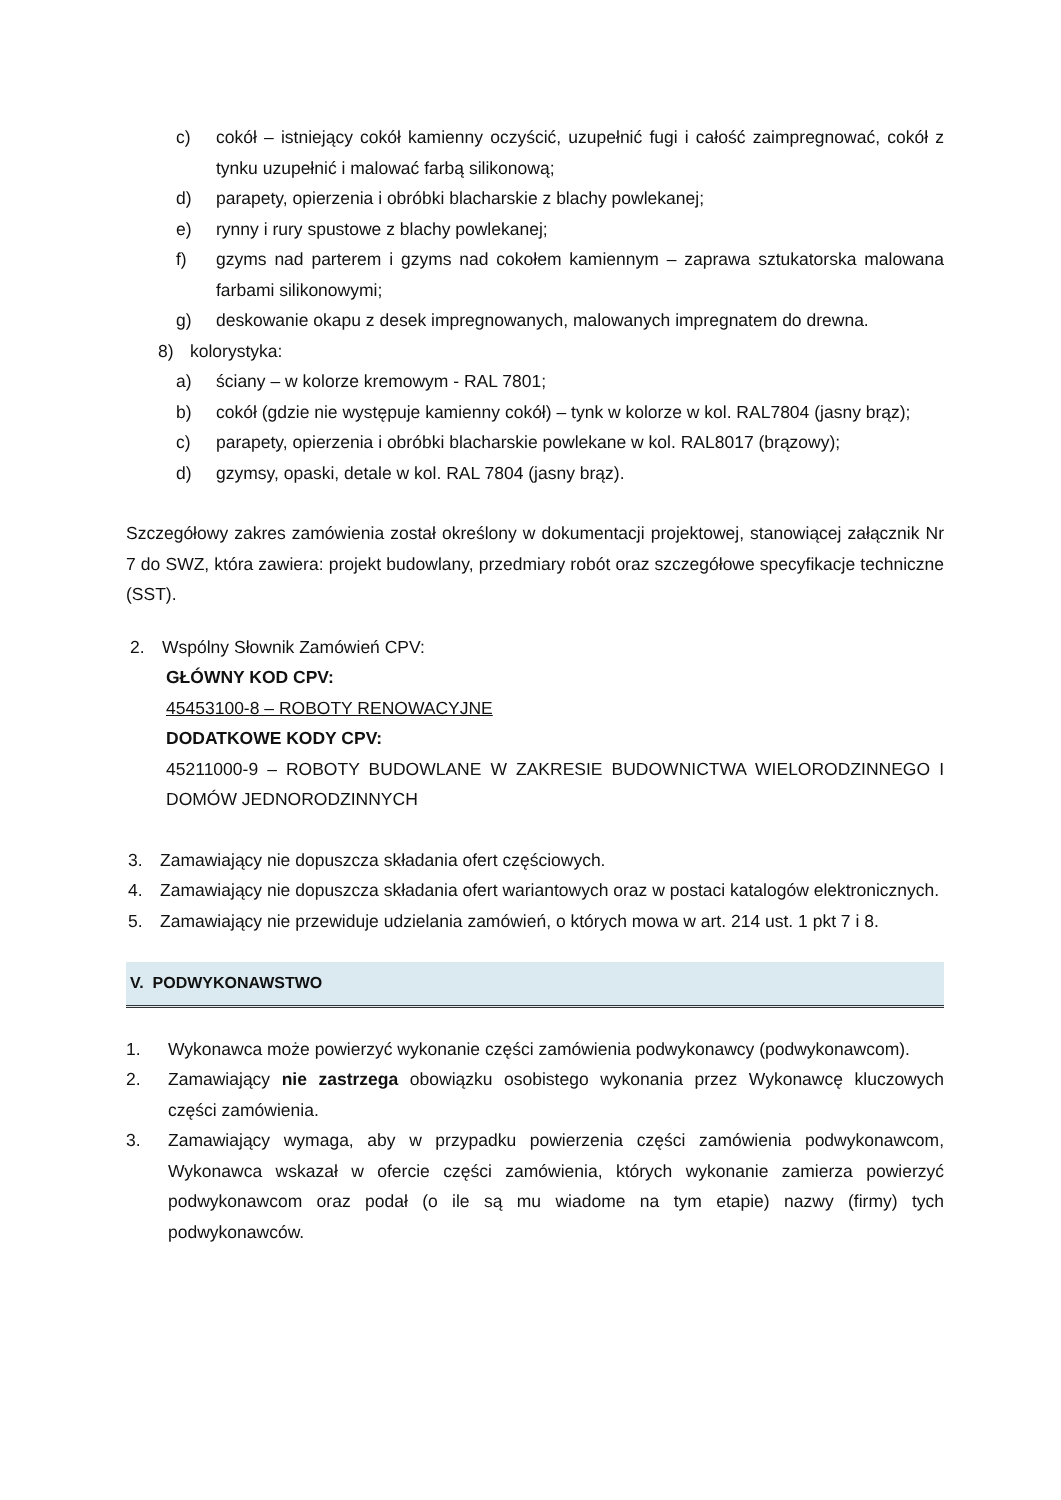c) cokół – istniejący cokół kamienny oczyścić, uzupełnić fugi i całość zaimpregnować, cokół z tynku uzupełnić i malować farbą silikonową;
d) parapety, opierzenia i obróbki blacharskie z blachy powlekanej;
e) rynny i rury spustowe z blachy powlekanej;
f) gzyms nad parterem i gzyms nad cokołem kamiennym – zaprawa sztukatorska malowana farbami silikonowymi;
g) deskowanie okapu z desek impregnowanych, malowanych impregnatem do drewna.
8) kolorystyka:
a) ściany – w kolorze kremowym - RAL 7801;
b) cokół (gdzie nie występuje kamienny cokół) – tynk w kolorze w kol. RAL7804 (jasny brąz);
c) parapety, opierzenia i obróbki blacharskie powlekane w kol. RAL8017 (brązowy);
d) gzymsy, opaski, detale w kol. RAL 7804 (jasny brąz).
Szczegółowy zakres zamówienia został określony w dokumentacji projektowej, stanowiącej załącznik Nr 7 do SWZ, która zawiera: projekt budowlany, przedmiary robót oraz szczegółowe specyfikacje techniczne (SST).
2. Wspólny Słownik Zamówień CPV:
GŁÓWNY KOD CPV:
45453100-8 – ROBOTY RENOWACYJNE
DODATKOWE KODY CPV:
45211000-9 – ROBOTY BUDOWLANE W ZAKRESIE BUDOWNICTWA WIELORODZINNEGO I DOMÓW JEDNORODZINNYCH
3. Zamawiający nie dopuszcza składania ofert częściowych.
4. Zamawiający nie dopuszcza składania ofert wariantowych oraz w postaci katalogów elektronicznych.
5. Zamawiający nie przewiduje udzielania zamówień, o których mowa w art. 214 ust. 1 pkt 7 i 8.
V. PODWYKONAWSTWO
1. Wykonawca może powierzyć wykonanie części zamówienia podwykonawcy (podwykonawcom).
2. Zamawiający nie zastrzega obowiązku osobistego wykonania przez Wykonawcę kluczowych części zamówienia.
3. Zamawiający wymaga, aby w przypadku powierzenia części zamówienia podwykonawcom, Wykonawca wskazał w ofercie części zamówienia, których wykonanie zamierza powierzyć podwykonawcom oraz podał (o ile są mu wiadome na tym etapie) nazwy (firmy) tych podwykonawców.